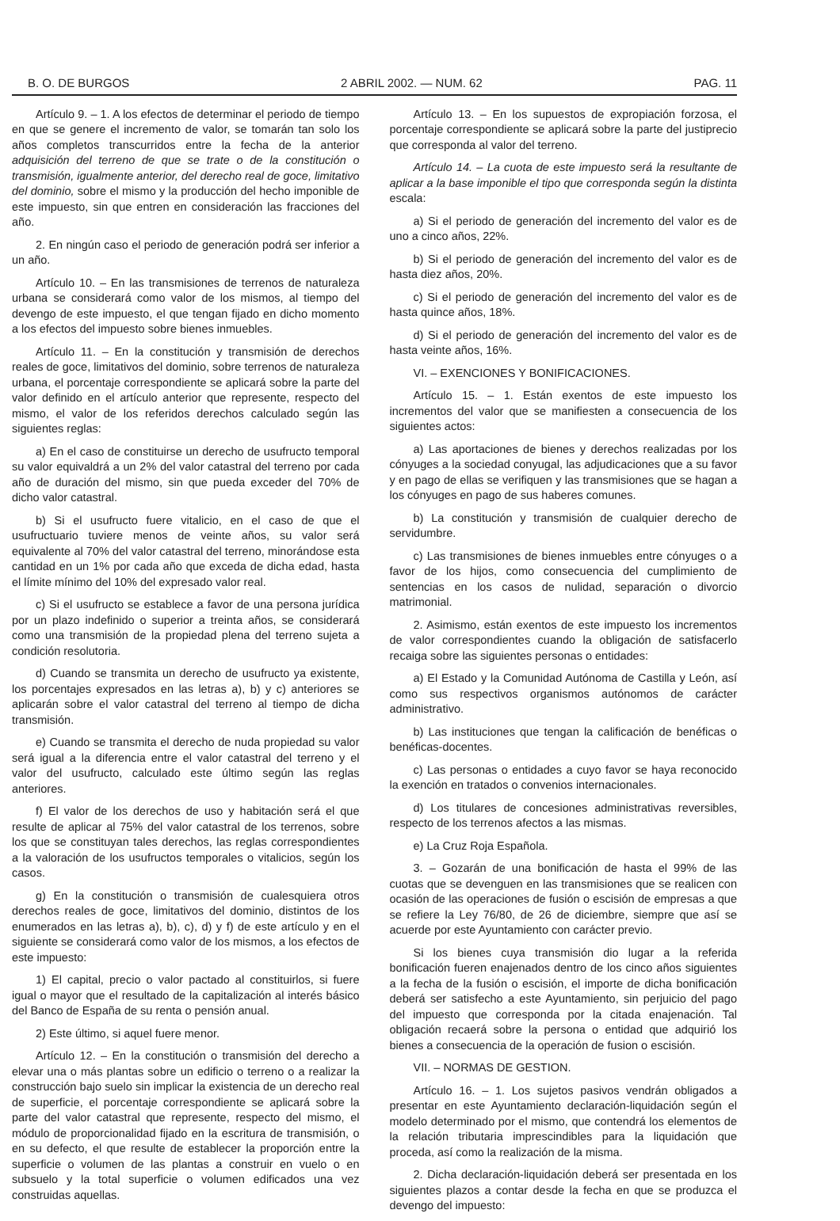B. O. DE BURGOS 2 ABRIL 2002. — NUM. 62 PAG. 11
Artículo 9. – 1. A los efectos de determinar el periodo de tiempo en que se genere el incremento de valor, se tomarán tan solo los años completos transcurridos entre la fecha de la anterior adquisición del terreno de que se trate o de la constitución o transmisión, igualmente anterior, del derecho real de goce, limitativo del dominio, sobre el mismo y la producción del hecho imponible de este impuesto, sin que entren en consideración las fracciones del año.
2. En ningún caso el periodo de generación podrá ser inferior a un año.
Artículo 10. – En las transmisiones de terrenos de naturaleza urbana se considerará como valor de los mismos, al tiempo del devengo de este impuesto, el que tengan fijado en dicho momento a los efectos del impuesto sobre bienes inmuebles.
Artículo 11. – En la constitución y transmisión de derechos reales de goce, limitativos del dominio, sobre terrenos de naturaleza urbana, el porcentaje correspondiente se aplicará sobre la parte del valor definido en el artículo anterior que represente, respecto del mismo, el valor de los referidos derechos calculado según las siguientes reglas:
a) En el caso de constituirse un derecho de usufructo temporal su valor equivaldrá a un 2% del valor catastral del terreno por cada año de duración del mismo, sin que pueda exceder del 70% de dicho valor catastral.
b) Si el usufructo fuere vitalicio, en el caso de que el usufructuario tuviere menos de veinte años, su valor será equivalente al 70% del valor catastral del terreno, minorándose esta cantidad en un 1% por cada año que exceda de dicha edad, hasta el límite mínimo del 10% del expresado valor real.
c) Si el usufructo se establece a favor de una persona jurídica por un plazo indefinido o superior a treinta años, se considerará como una transmisión de la propiedad plena del terreno sujeta a condición resolutoria.
d) Cuando se transmita un derecho de usufructo ya existente, los porcentajes expresados en las letras a), b) y c) anteriores se aplicarán sobre el valor catastral del terreno al tiempo de dicha transmisión.
e) Cuando se transmita el derecho de nuda propiedad su valor será igual a la diferencia entre el valor catastral del terreno y el valor del usufructo, calculado este último según las reglas anteriores.
f) El valor de los derechos de uso y habitación será el que resulte de aplicar al 75% del valor catastral de los terrenos, sobre los que se constituyan tales derechos, las reglas correspondientes a la valoración de los usufructos temporales o vitalicios, según los casos.
g) En la constitución o transmisión de cualesquiera otros derechos reales de goce, limitativos del dominio, distintos de los enumerados en las letras a), b), c), d) y f) de este artículo y en el siguiente se considerará como valor de los mismos, a los efectos de este impuesto:
1) El capital, precio o valor pactado al constituirlos, si fuere igual o mayor que el resultado de la capitalización al interés básico del Banco de España de su renta o pensión anual.
2) Este último, si aquel fuere menor.
Artículo 12. – En la constitución o transmisión del derecho a elevar una o más plantas sobre un edificio o terreno o a realizar la construcción bajo suelo sin implicar la existencia de un derecho real de superficie, el porcentaje correspondiente se aplicará sobre la parte del valor catastral que represente, respecto del mismo, el módulo de proporcionalidad fijado en la escritura de transmisión, o en su defecto, el que resulte de establecer la proporción entre la superficie o volumen de las plantas a construir en vuelo o en subsuelo y la total superficie o volumen edificados una vez construidas aquellas.
Artículo 13. – En los supuestos de expropiación forzosa, el porcentaje correspondiente se aplicará sobre la parte del justiprecio que corresponda al valor del terreno.
Artículo 14. – La cuota de este impuesto será la resultante de aplicar a la base imponible el tipo que corresponda según la distinta escala:
a) Si el periodo de generación del incremento del valor es de uno a cinco años, 22%.
b) Si el periodo de generación del incremento del valor es de hasta diez años, 20%.
c) Si el periodo de generación del incremento del valor es de hasta quince años, 18%.
d) Si el periodo de generación del incremento del valor es de hasta veinte años, 16%.
VI. – EXENCIONES Y BONIFICACIONES.
Artículo 15. – 1. Están exentos de este impuesto los incrementos del valor que se manifiesten a consecuencia de los siguientes actos:
a) Las aportaciones de bienes y derechos realizadas por los cónyuges a la sociedad conyugal, las adjudicaciones que a su favor y en pago de ellas se verifiquen y las transmisiones que se hagan a los cónyuges en pago de sus haberes comunes.
b) La constitución y transmisión de cualquier derecho de servidumbre.
c) Las transmisiones de bienes inmuebles entre cónyuges o a favor de los hijos, como consecuencia del cumplimiento de sentencias en los casos de nulidad, separación o divorcio matrimonial.
2. Asimismo, están exentos de este impuesto los incrementos de valor correspondientes cuando la obligación de satisfacerlo recaiga sobre las siguientes personas o entidades:
a) El Estado y la Comunidad Autónoma de Castilla y León, así como sus respectivos organismos autónomos de carácter administrativo.
b) Las instituciones que tengan la calificación de benéficas o benéficas-docentes.
c) Las personas o entidades a cuyo favor se haya reconocido la exención en tratados o convenios internacionales.
d) Los titulares de concesiones administrativas reversibles, respecto de los terrenos afectos a las mismas.
e) La Cruz Roja Española.
3. – Gozarán de una bonificación de hasta el 99% de las cuotas que se devenguen en las transmisiones que se realicen con ocasión de las operaciones de fusión o escisión de empresas a que se refiere la Ley 76/80, de 26 de diciembre, siempre que así se acuerde por este Ayuntamiento con carácter previo.
Si los bienes cuya transmisión dio lugar a la referida bonificación fueren enajenados dentro de los cinco años siguientes a la fecha de la fusión o escisión, el importe de dicha bonificación deberá ser satisfecho a este Ayuntamiento, sin perjuicio del pago del impuesto que corresponda por la citada enajenación. Tal obligación recaerá sobre la persona o entidad que adquirió los bienes a consecuencia de la operación de fusion o escisión.
VII. – NORMAS DE GESTION.
Artículo 16. – 1. Los sujetos pasivos vendrán obligados a presentar en este Ayuntamiento declaración-liquidación según el modelo determinado por el mismo, que contendrá los elementos de la relación tributaria imprescindibles para la liquidación que proceda, así como la realización de la misma.
2. Dicha declaración-liquidación deberá ser presentada en los siguientes plazos a contar desde la fecha en que se produzca el devengo del impuesto: